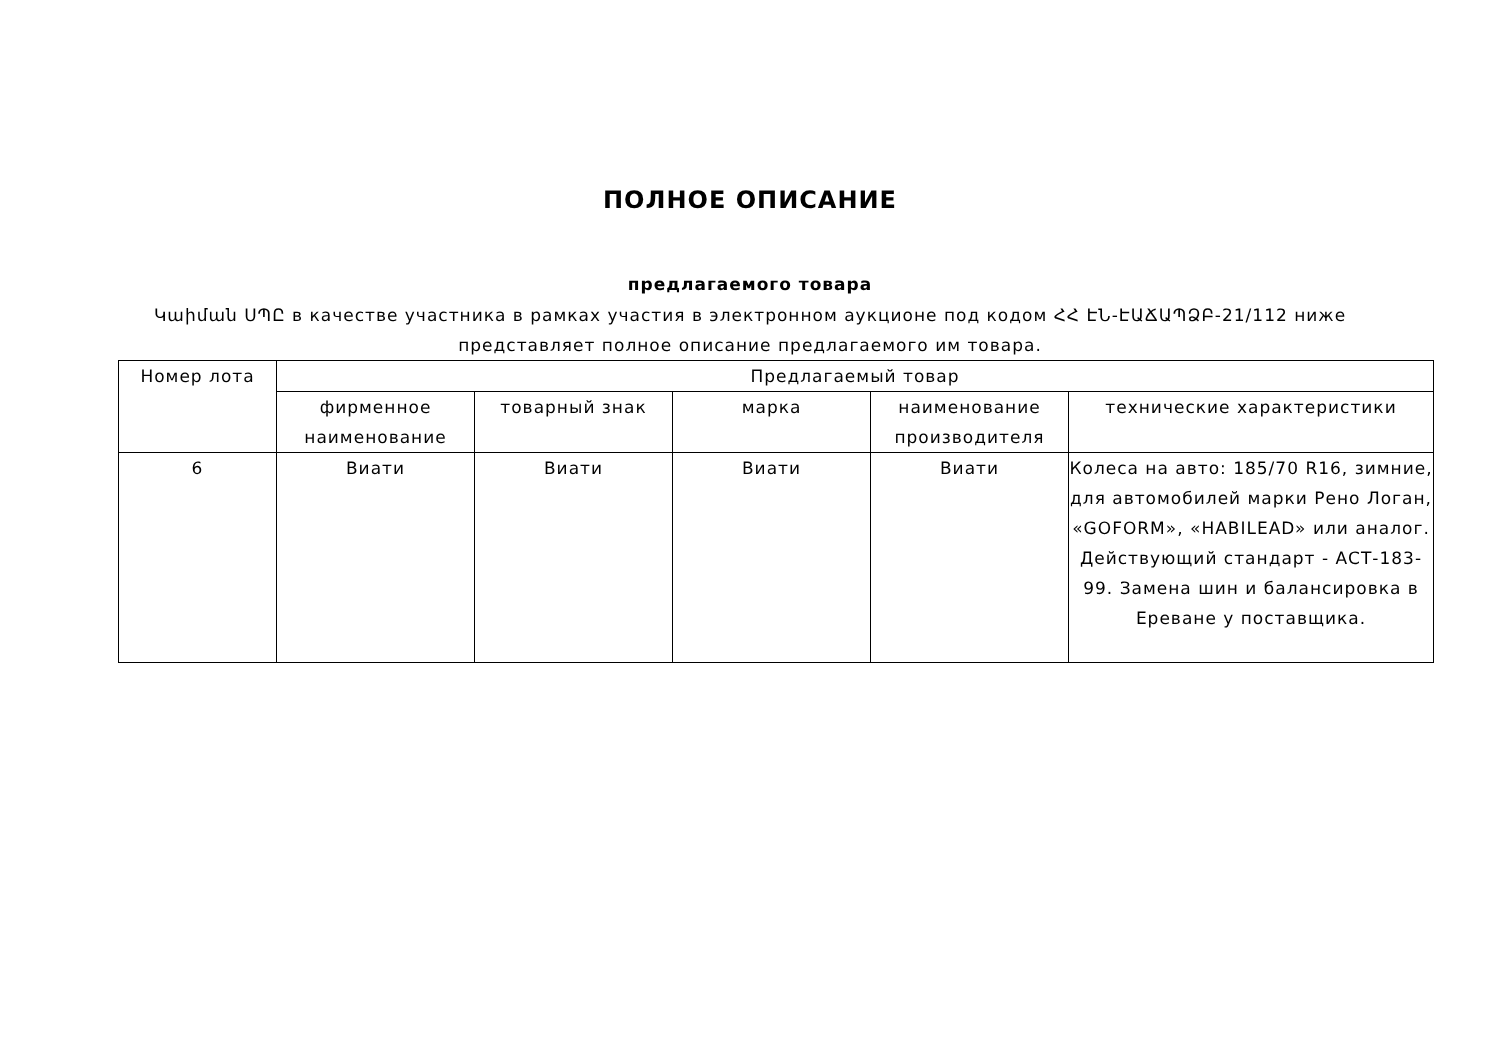ПОЛНОЕ ОПИСАНИЕ
предлагаемого товара
Կաիման ՍՊԸ в качестве участника в рамках участия в электронном аукционе под кодом ՀՀ ԷՆ-ԷԱՃԱՊՁԲ-21/112 ниже представляет полное описание предлагаемого им товара.
| Номер лота | Предлагаемый товар | | | | |
| --- | --- | --- | --- | --- | --- |
| | фирменное наименование | товарный знак | марка | наименование производителя | технические характеристики |
| 6 | Виати | Виати | Виати | Виати | Колеса на авто: 185/70 R16, зимние, для автомобилей марки Рено Логан, «GOFORM», «HABILEAD» или аналог. Действующий стандарт - АСТ-183-99. Замена шин и балансировка в Ереване у поставщика. |